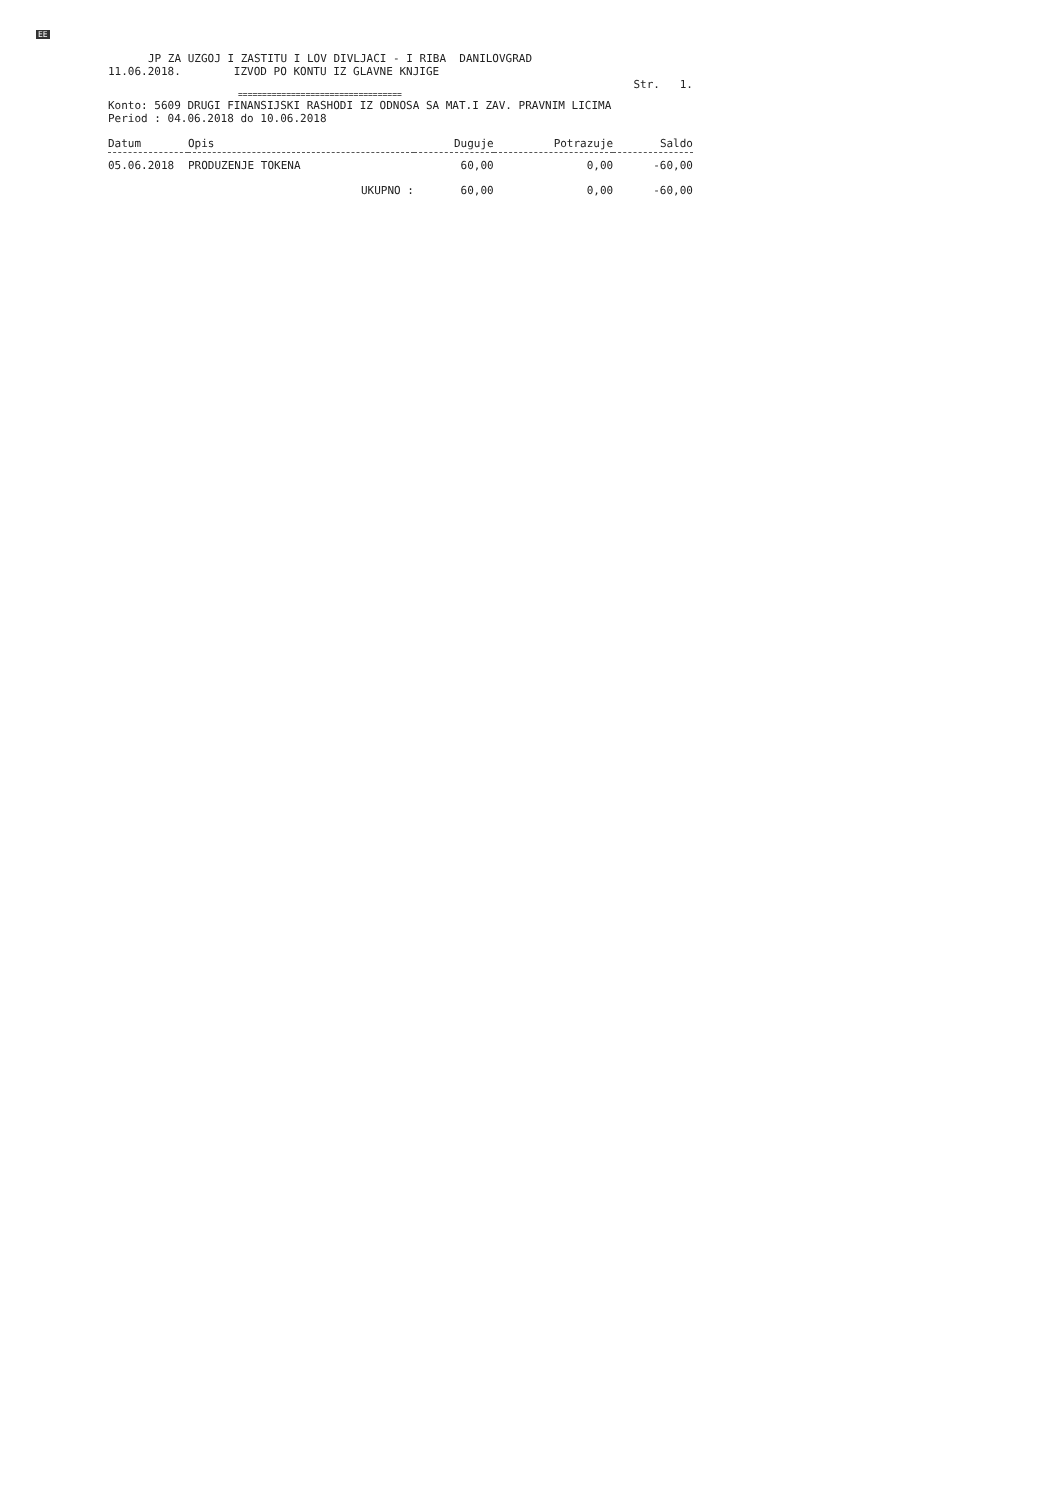EE
JP ZA UZGOJ I ZASTITU I LOV DIVLJACI - I RIBA DANILOVGRAD
11.06.2018. IZVOD PO KONTU IZ GLAVNE KNJIGE
Str. 1.
==================================
Konto: 5609 DRUGI FINANSIJSKI RASHODI IZ ODNOSA SA MAT.I ZAV. PRAVNIM LICIMA
Period : 04.06.2018 do 10.06.2018
| Datum | Opis | Duguje | Potrazuje | Saldo |
| --- | --- | --- | --- | --- |
| 05.06.2018 | PRODUZENJE TOKENA | 60,00 | 0,00 | -60,00 |
| | UKUPNO : | 60,00 | 0,00 | -60,00 |